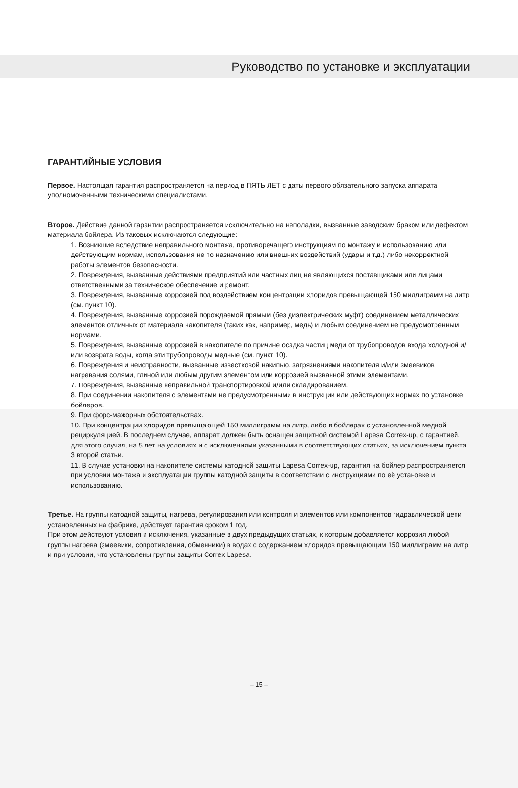Руководство по установке и эксплуатации
ГАРАНТИЙНЫЕ УСЛОВИЯ
Первое. Настоящая гарантия распространяется на период в ПЯТЬ ЛЕТ с даты первого обязательного запуска аппарата уполномоченными техническими специалистами.
Второе. Действие данной гарантии распространяется исключительно на неполадки, вызванные заводским браком или дефектом материала бойлера. Из таковых исключаются следующие:
1. Возникшие вследствие неправильного монтажа, противоречащего инструкциям по монтажу и использованию или действующим нормам, использования не по назначению или внешних воздействий (удары и т.д.) либо некорректной работы элементов безопасности.
2. Повреждения, вызванные действиями предприятий или частных лиц не являющихся поставщиками или лицами ответственными за техническое обеспечение и ремонт.
3. Повреждения, вызванные коррозией под воздействием концентрации хлоридов превыщающей 150 миллиграмм на литр (см. пункт 10).
4. Повреждения, вызванные коррозией порождаемой прямым (без диэлектрических муфт) соединением металлических элементов отличных от материала накопителя (таких как, например, медь) и любым соединением не предусмотренным нормами.
5. Повреждения, вызванные коррозией в накопителе по причине осадка частиц меди от трубопроводов входа холодной и/или возврата воды, когда эти трубопроводы медные (см. пункт 10).
6. Повреждения и неисправности, вызванные известковой накипью, загрязнениями накопителя и/или змеевиков нагревания солями, глиной или любым другим элементом или коррозией вызванной этими элементами.
7. Повреждения, вызванные неправильной транспортировкой и/или складированием.
8. При соединении накопителя с элементами не предусмотренными в инструкции или действующих нормах по установке бойлеров.
9. При форс-мажорных обстоятельствах.
10. При концентрации хлоридов превыщающей 150 миллиграмм на литр, либо в бойлерах с установленной медной рециркуляцией. В последнем случае, аппарат должен быть оснащен защитной системой Lapesa Correx-up, с гарантией, для этого случая, на 5 лет на условиях и с исключениями указанными в соответствующих статьях, за исключением пункта 3 второй статьи.
11. В случае установки на накопителе системы катодной защиты Lapesa Correx-up, гарантия на бойлер распространяется при условии монтажа и эксплуатации группы катодной защиты в соответствии с инструкциями по её установке и использованию.
Третье. На группы катодной защиты, нагрева, регулирования или контроля и элементов или компонентов гидравлической цепи установленных на фабрике, действует гарантия сроком 1 год.
При этом действуют условия и исключения, указанные в двух предыдущих статьях, к которым добавляется коррозия любой группы нагрева (змеевики, сопротивления, обменники) в водах с содержанием хлоридов превыщающим 150 миллиграмм на литр и при условии, что установлены группы защиты Correx Lapesa.
– 15 –